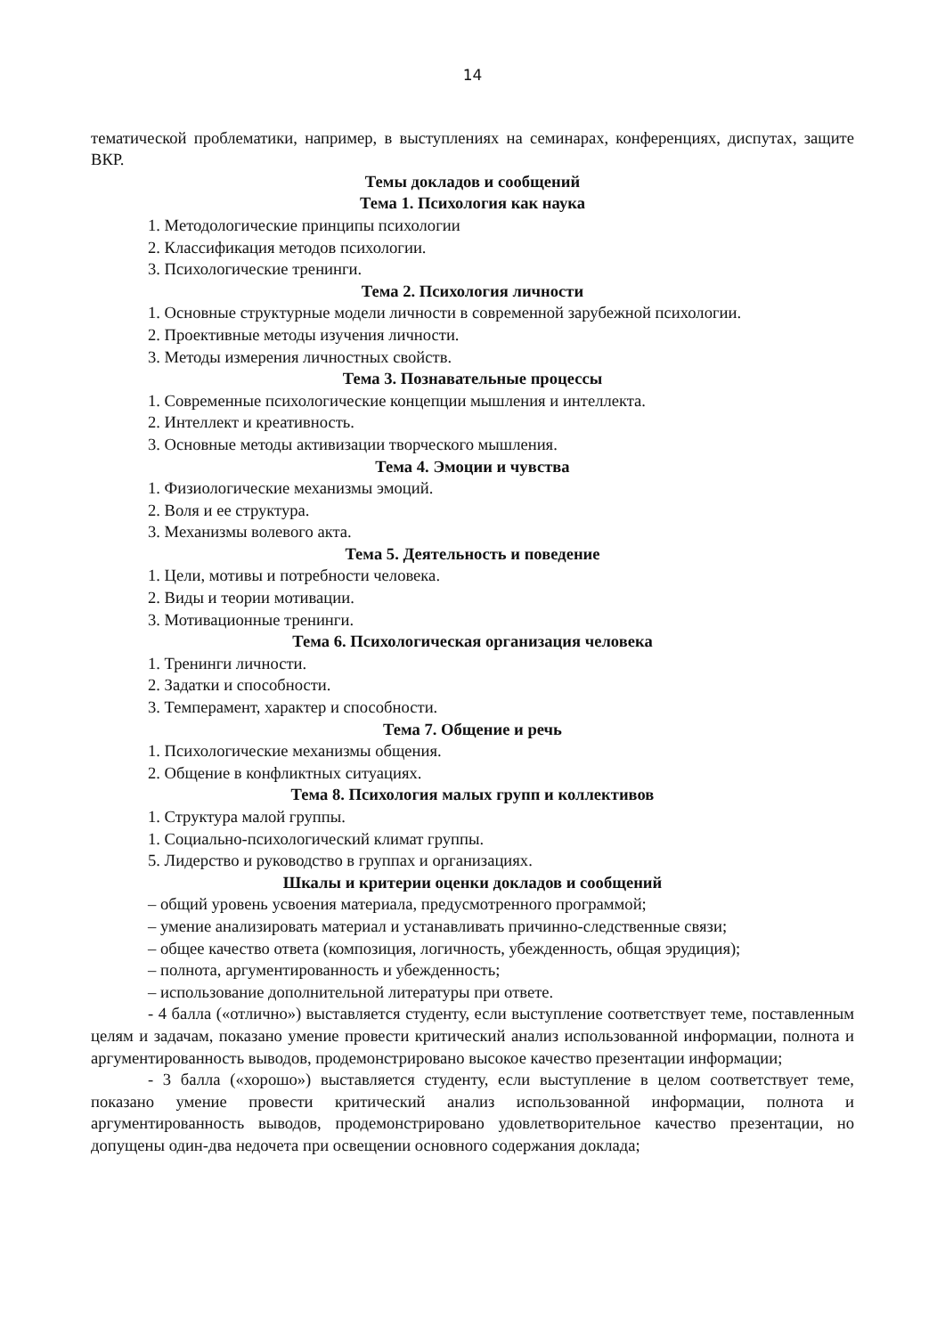14
тематической проблематики, например, в выступлениях на семинарах, конференциях, диспутах, защите ВКР.
Темы докладов и сообщений
Тема 1. Психология как наука
1. Методологические принципы психологии
2. Классификация методов психологии.
3. Психологические тренинги.
Тема 2. Психология личности
1. Основные структурные модели личности в современной зарубежной психологии.
2. Проективные методы изучения личности.
3. Методы измерения личностных свойств.
Тема 3. Познавательные процессы
1. Современные психологические концепции мышления и интеллекта.
2. Интеллект и креативность.
3. Основные методы активизации творческого мышления.
Тема 4. Эмоции и чувства
1. Физиологические механизмы эмоций.
2. Воля и ее структура.
3. Механизмы волевого акта.
Тема 5. Деятельность и поведение
1. Цели, мотивы и потребности человека.
2. Виды и теории мотивации.
3. Мотивационные тренинги.
Тема 6. Психологическая организация человека
1. Тренинги личности.
2. Задатки и способности.
3. Темперамент, характер и способности.
Тема 7. Общение и речь
1. Психологические механизмы общения.
2. Общение в конфликтных ситуациях.
Тема 8. Психология малых групп и коллективов
1. Структура малой группы.
1. Социально-психологический климат группы.
5. Лидерство и руководство в группах и организациях.
Шкалы и критерии оценки докладов и сообщений
– общий уровень усвоения материала, предусмотренного программой;
– умение анализировать материал и устанавливать причинно-следственные связи;
– общее качество ответа (композиция, логичность, убежденность, общая эрудиция);
– полнота, аргументированность и убежденность;
– использование дополнительной литературы при ответе.
- 4 балла («отлично») выставляется студенту, если выступление соответствует теме, поставленным целям и задачам, показано умение провести критический анализ использованной информации, полнота и аргументированность выводов, продемонстрировано высокое качество презентации информации;
- 3 балла («хорошо») выставляется студенту, если выступление в целом соответствует теме, показано умение провести критический анализ использованной информации, полнота и аргументированность выводов, продемонстрировано удовлетворительное качество презентации, но допущены один-два недочета при освещении основного содержания доклада;